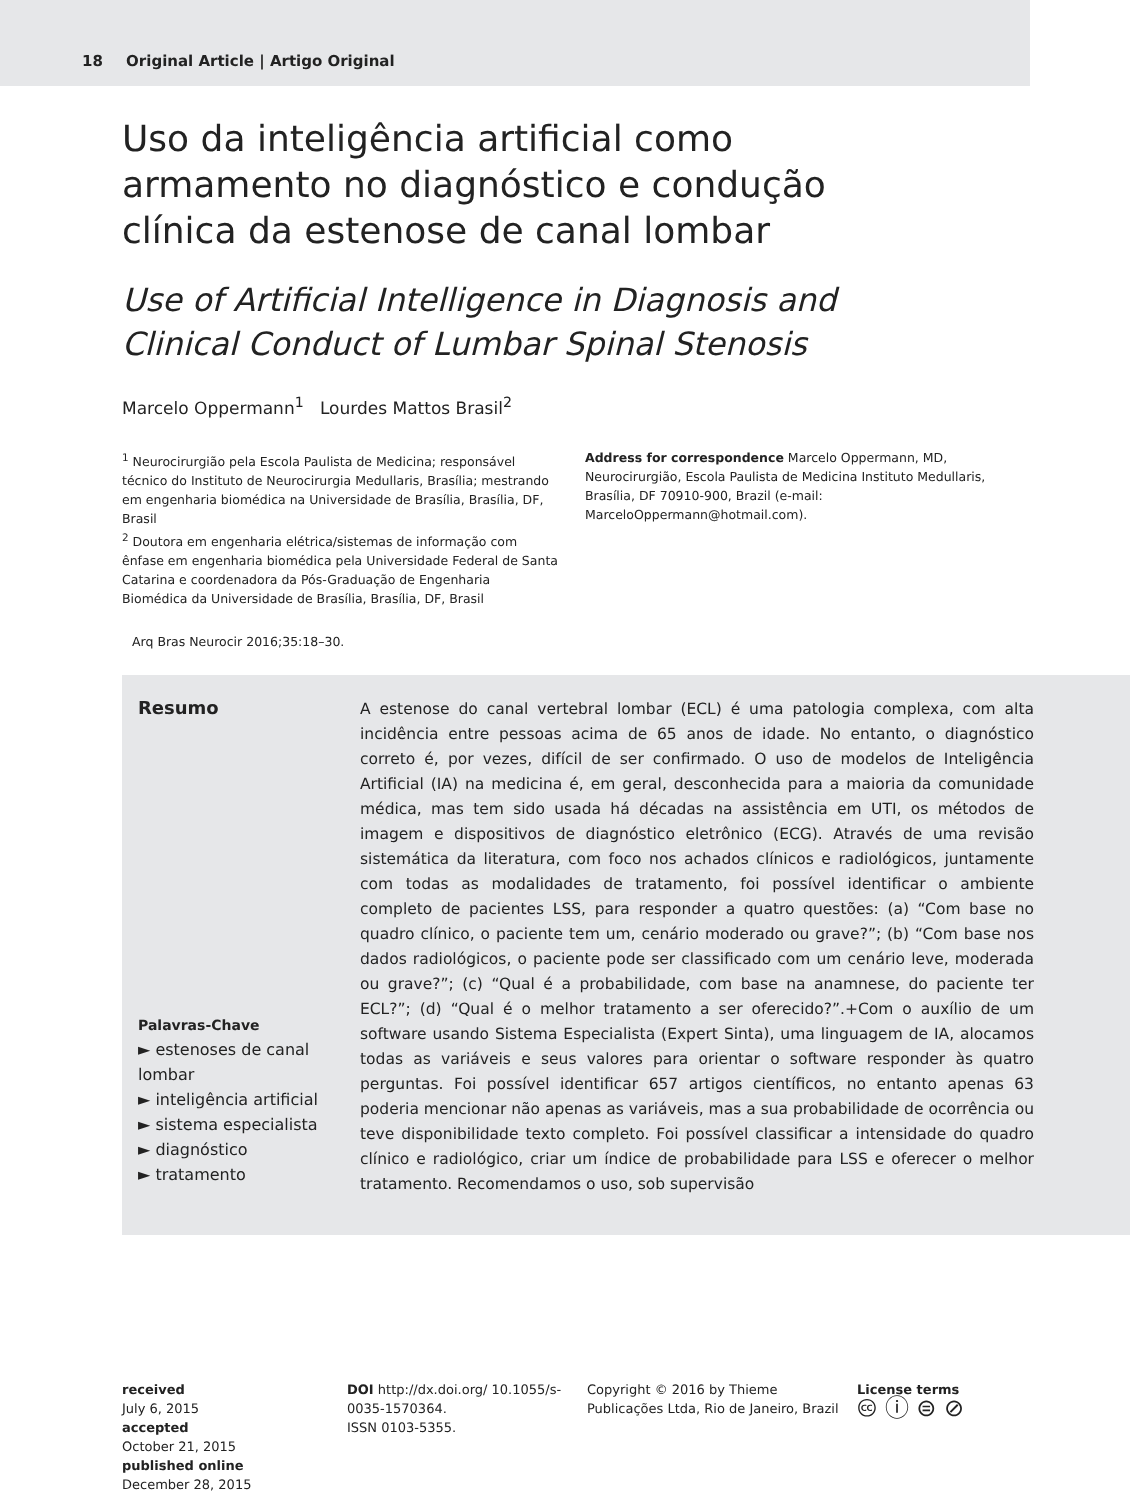18 Original Article | Artigo Original
Uso da inteligência artificial como armamento no diagnóstico e condução clínica da estenose de canal lombar
Use of Artificial Intelligence in Diagnosis and Clinical Conduct of Lumbar Spinal Stenosis
Marcelo Oppermann<sup>1</sup> Lourdes Mattos Brasil<sup>2</sup>
<sup>1</sup> Neurocirurgião pela Escola Paulista de Medicina; responsável técnico do Instituto de Neurocirurgia Medullaris, Brasília; mestrando em engenharia biomédica na Universidade de Brasília, Brasília, DF, Brasil
<sup>2</sup> Doutora em engenharia elétrica/sistemas de informação com ênfase em engenharia biomédica pela Universidade Federal de Santa Catarina e coordenadora da Pós-Graduação de Engenharia Biomédica da Universidade de Brasília, Brasília, DF, Brasil
Address for correspondence Marcelo Oppermann, MD, Neurocirurgião, Escola Paulista de Medicina Instituto Medullaris, Brasília, DF 70910-900, Brazil (e-mail: MarceloOppermann@hotmail.com).
Arq Bras Neurocir 2016;35:18–30.
Resumo
Palavras-Chave
► estenoses de canal lombar
► inteligência artificial
► sistema especialista
► diagnóstico
► tratamento
A estenose do canal vertebral lombar (ECL) é uma patologia complexa, com alta incidência entre pessoas acima de 65 anos de idade. No entanto, o diagnóstico correto é, por vezes, difícil de ser confirmado. O uso de modelos de Inteligência Artificial (IA) na medicina é, em geral, desconhecida para a maioria da comunidade médica, mas tem sido usada há décadas na assistência em UTI, os métodos de imagem e dispositivos de diagnóstico eletrônico (ECG). Através de uma revisão sistemática da literatura, com foco nos achados clínicos e radiológicos, juntamente com todas as modalidades de tratamento, foi possível identificar o ambiente completo de pacientes LSS, para responder a quatro questões: (a) “Com base no quadro clínico, o paciente tem um, cenário moderado ou grave?”; (b) “Com base nos dados radiológicos, o paciente pode ser classificado com um cenário leve, moderada ou grave?”; (c) “Qual é a probabilidade, com base na anamnese, do paciente ter ECL?”; (d) “Qual é o melhor tratamento a ser oferecido?”.+Com o auxílio de um software usando Sistema Especialista (Expert Sinta), uma linguagem de IA, alocamos todas as variáveis e seus valores para orientar o software responder às quatro perguntas. Foi possível identificar 657 artigos científicos, no entanto apenas 63 poderia mencionar não apenas as variáveis, mas a sua probabilidade de ocorrência ou teve disponibilidade texto completo. Foi possível classificar a intensidade do quadro clínico e radiológico, criar um índice de probabilidade para LSS e oferecer o melhor tratamento. Recomendamos o uso, sob supervisão
received
July 6, 2015
accepted
October 21, 2015
published online
December 28, 2015
DOI http://dx.doi.org/ 10.1055/s-0035-1570364.
ISSN 0103-5355.
Copyright © 2016 by Thieme Publicações Ltda, Rio de Janeiro, Brazil
License terms
🅭 ⓘ ⊜ ⊘